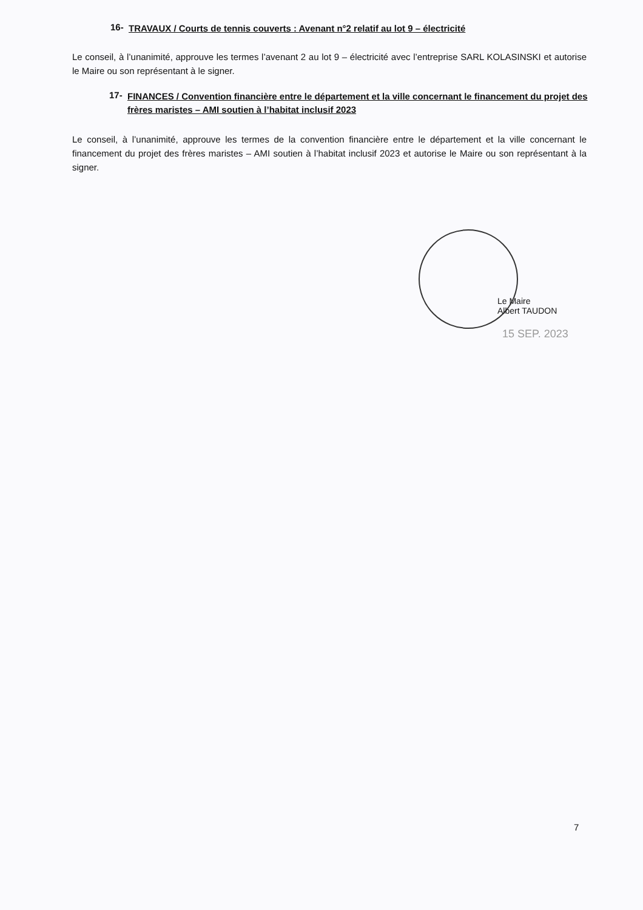16- TRAVAUX / Courts de tennis couverts : Avenant n°2 relatif au lot 9 – électricité
Le conseil, à l’unanimité, approuve les termes l’avenant 2 au lot 9 – électricité avec l’entreprise SARL KOLASINSKI et autorise le Maire ou son représentant à le signer.
17- FINANCES / Convention financière entre le département et la ville concernant le financement du projet des frères maristes – AMI soutien à l’habitat inclusif 2023
Le conseil, à l’unanimité, approuve les termes de la convention financière entre le département et la ville concernant le financement du projet des frères maristes – AMI soutien à l’habitat inclusif 2023 et autorise le Maire ou son représentant à la signer.
Le Maire
Albert TAUDON
15 SEP. 2023
7